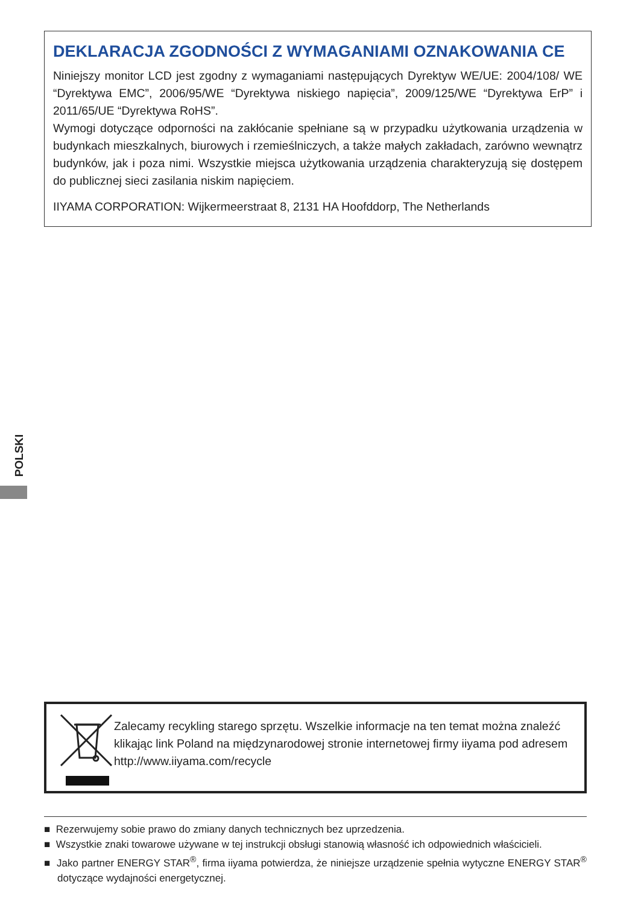DEKLARACJA ZGODNOŚCI Z WYMAGANIAMI OZNAKOWANIA CE
Niniejszy monitor LCD jest zgodny z wymaganiami następujących Dyrektyw WE/UE: 2004/108/ WE “Dyrektywa EMC”, 2006/95/WE “Dyrektywa niskiego napięcia”, 2009/125/WE “Dyrektywa ErP” i 2011/65/UE “Dyrektywa RoHS”.
Wymogi dotyczące odporności na zakłócanie spełniane są w przypadku użytkowania urządzenia w budynkach mieszkalnych, biurowych i rzemieślniczych, a także małych zakładach, zarówno wewnątrz budynków, jak i poza nimi. Wszystkie miejsca użytkowania urządzenia charakteryzują się dostępem do publicznej sieci zasilania niskim napięciem.
IIYAMA CORPORATION: Wijkermeerstraat 8, 2131 HA Hoofddorp, The Netherlands
POLSKI
Zalecamy recykling starego sprzętu. Wszelkie informacje na ten temat można znaleźć klikając link Poland na międzynarodowej stronie internetowej firmy iiyama pod adresem http://www.iiyama.com/recycle
■ Rezerwujemy sobie prawo do zmiany danych technicznych bez uprzedzenia.
■ Wszystkie znaki towarowe używane w tej instrukcji obsługi stanowią własność ich odpowiednich właścicieli.
■ Jako partner ENERGY STAR<sup>®</sup>, firma iiyama potwierdza, że niniejsze urządzenie spełnia wytyczne ENERGY STAR<sup>®</sup> dotyczące wydajności energetycznej.